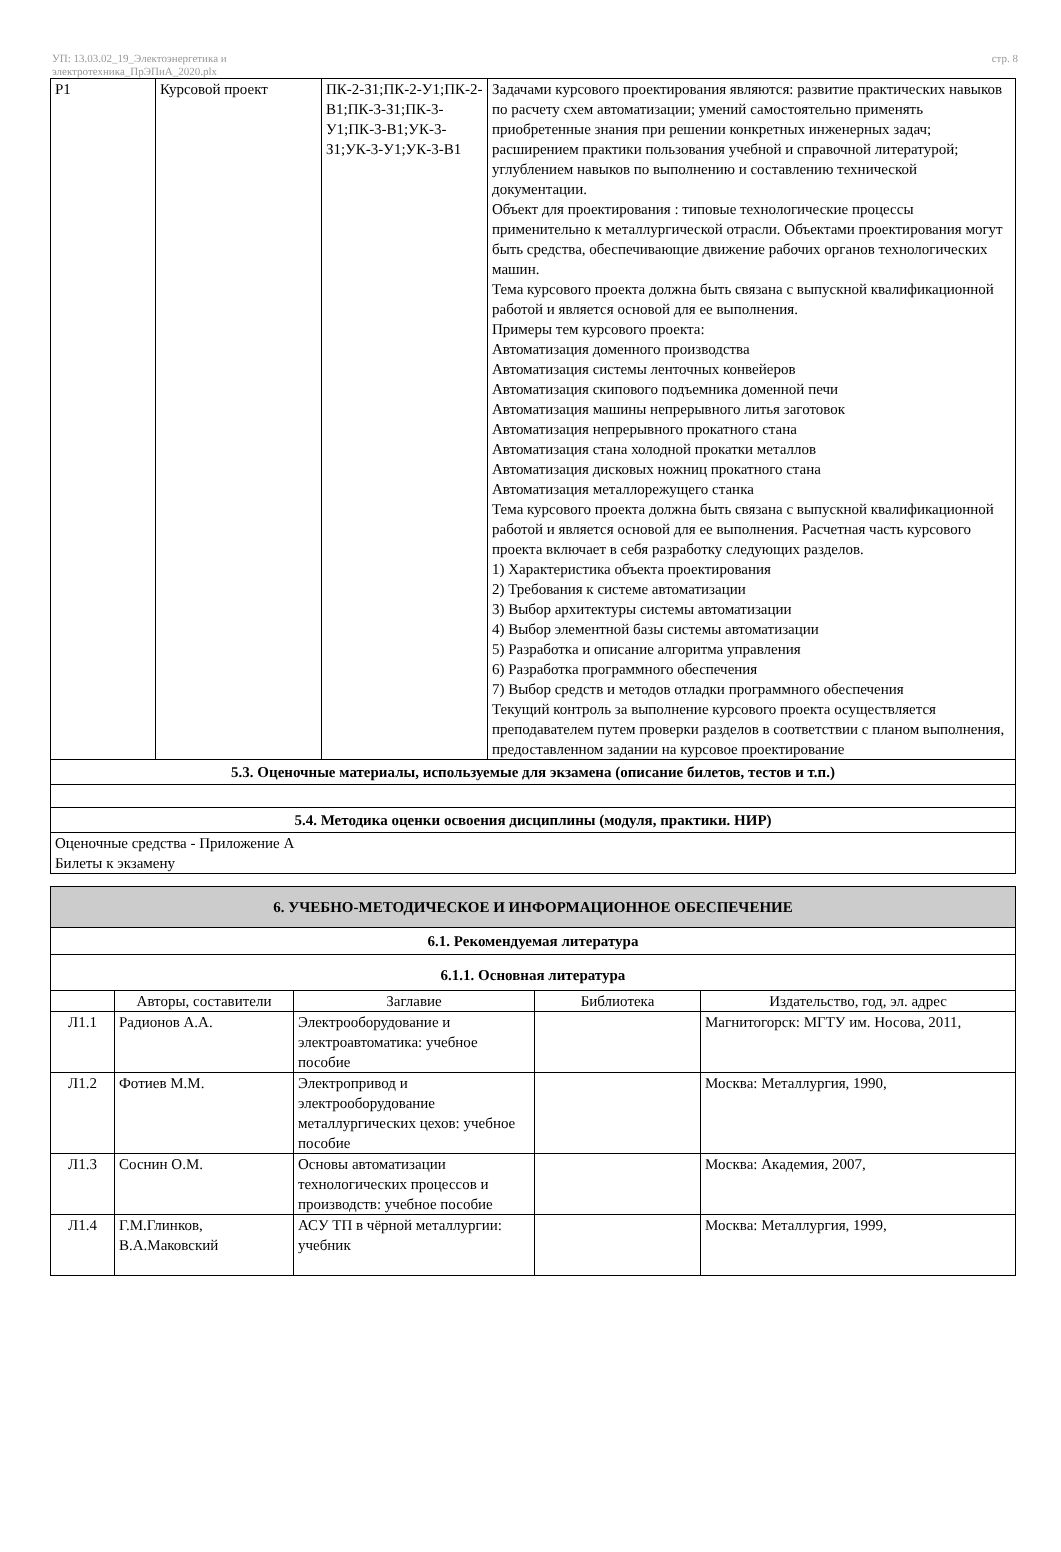УП: 13.03.02_19_Электоэнергетика и
электротехника_ПрЭПиА_2020.plx
стр. 8
| Р1 | Курсовой проект | ПК-2-З1;ПК-2-У1;ПК-2-В1;ПК-3-З1;ПК-3-У1;ПК-3-В1;УК-3-З1;УК-3-У1;УК-3-В1 | Задачами курсового проектирования являются: развитие практических навыков по расчету схем автоматизации; умений самостоятельно применять приобретенные знания при решении конкретных инженерных задач; расширением практики пользования учебной и справочной литературой; углублением навыков по выполнению и составлению технической документации. Объект для проектирования : типовые технологические процессы применительно к металлургической отрасли. Объектами проектирования могут быть средства, обеспечивающие движение рабочих органов технологических машин. Тема курсового проекта должна быть связана с выпускной квалификационной работой и является основой для ее выполнения. Примеры тем курсового проекта: Автоматизация доменного производства Автоматизация системы ленточных конвейеров Автоматизация скипового подъемника доменной печи Автоматизация машины непрерывного литья заготовок Автоматизация непрерывного прокатного стана Автоматизация стана холодной прокатки металлов Автоматизация дисковых ножниц прокатного стана Автоматизация металлорежущего станка Тема курсового проекта должна быть связана с выпускной квалификационной работой и является основой для ее выполнения. Расчетная часть курсового проекта включает в себя разработку следующих разделов. 1) Характеристика объекта проектирования 2) Требования к системе автоматизации 3) Выбор архитектуры системы автоматизации 4) Выбор элементной базы системы автоматизации 5) Разработка и описание алгоритма управления 6) Разработка программного обеспечения 7) Выбор средств и методов отладки программного обеспечения Текущий контроль за выполнение курсового проекта осуществляется преподавателем путем проверки разделов в соответствии с планом выполнения, предоставленном задании на курсовое проектирование |
| 5.3. Оценочные материалы, используемые для экзамена (описание билетов, тестов и т.п.) | | | |
| 5.4. Методика оценки освоения дисциплины (модуля, практики. НИР) | | | |
| Оценочные средства - Приложение А Билеты к экзамену | | | |
| 6. УЧЕБНО-МЕТОДИЧЕСКОЕ И ИНФОРМАЦИОННОЕ ОБЕСПЕЧЕНИЕ | | | | |
| 6.1. Рекомендуемая литература | | | | |
| 6.1.1. Основная литература | | | | |
| | Авторы, составители | Заглавие | Библиотека | Издательство, год, эл. адрес |
| Л1.1 | Радионов А.А. | Электрооборудование и электроавтоматика: учебное пособие | | Магнитогорск: МГТУ им. Носова, 2011, |
| Л1.2 | Фотиев М.М. | Электропривод и электрооборудование металлургических цехов: учебное пособие | | Москва: Металлургия, 1990, |
| Л1.3 | Соснин О.М. | Основы автоматизации технологических процессов и производств: учебное пособие | | Москва: Академия, 2007, |
| Л1.4 | Г.М.Глинков, В.А.Маковский | АСУ ТП в чёрной металлургии: учебник | | Москва: Металлургия, 1999, |